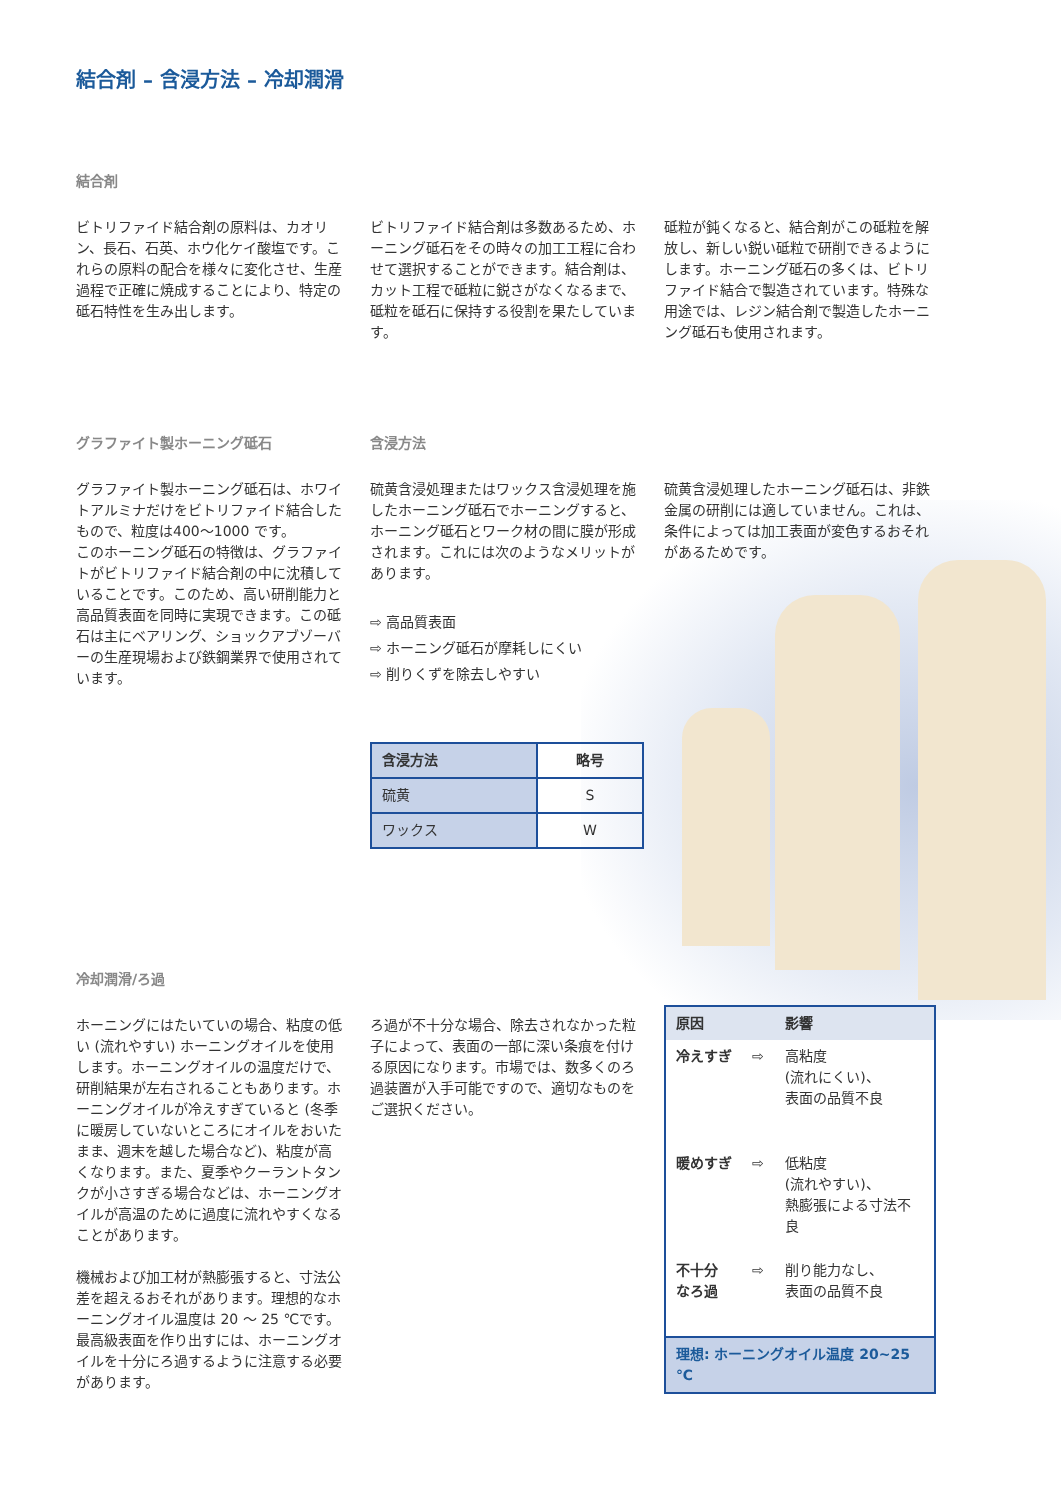結合剤 – 含浸方法 – 冷却潤滑
結合剤
ビトリファイド結合剤の原料は、カオリン、長石、石英、ホウ化ケイ酸塩です。これらの原料の配合を様々に変化させ、生産過程で正確に焼成することにより、特定の砥石特性を生み出します。
ビトリファイド結合剤は多数あるため、ホーニング砥石をその時々の加工工程に合わせて選択することができます。結合剤は、カット工程で砥粒に鋭さがなくなるまで、砥粒を砥石に保持する役割を果たしています。
砥粒が鈍くなると、結合剤がこの砥粒を解放し、新しい鋭い砥粒で研削できるようにします。ホーニング砥石の多くは、ビトリファイド結合で製造されています。特殊な用途では、レジン結合剤で製造したホーニング砥石も使用されます。
グラファイト製ホーニング砥石
グラファイト製ホーニング砥石は、ホワイトアルミナだけをビトリファイド結合したもので、粒度は400～1000 です。
このホーニング砥石の特徴は、グラファイトがビトリファイド結合剤の中に沈積していることです。このため、高い研削能力と高品質表面を同時に実現できます。この砥石は主にベアリング、ショックアブゾーバーの生産現場および鉄鋼業界で使用されています。
含浸方法
硫黄含浸処理またはワックス含浸処理を施したホーニング砥石でホーニングすると、ホーニング砥石とワーク材の間に膜が形成されます。これには次のようなメリットがあります。
⇨ 高品質表面
⇨ ホーニング砥石が摩耗しにくい
⇨ 削りくずを除去しやすい
| 含浸方法 | 略号 |
| --- | --- |
| 硫黄 | S |
| ワックス | W |
硫黄含浸処理したホーニング砥石は、非鉄金属の研削には適していません。これは、条件によっては加工表面が変色するおそれがあるためです。
冷却潤滑/ろ過
ホーニングにはたいていの場合、粘度の低い (流れやすい) ホーニングオイルを使用します。ホーニングオイルの温度だけで、研削結果が左右されることもあります。ホーニングオイルが冷えすぎていると (冬季に暖房していないところにオイルをおいたまま、週末を越した場合など)、粘度が高くなります。また、夏季やクーラントタンクが小さすぎる場合などは、ホーニングオイルが高温のために過度に流れやすくなることがあります。
機械および加工材が熱膨張すると、寸法公差を超えるおそれがあります。理想的なホーニングオイル温度は 20 ～ 25 ℃です。最高級表面を作り出すには、ホーニングオイルを十分にろ過するように注意する必要があります。
ろ過が不十分な場合、除去されなかった粒子によって、表面の一部に深い条痕を付ける原因になります。市場では、数多くのろ過装置が入手可能ですので、適切なものをご選択ください。
| 原因 | | 影響 |
| --- | --- | --- |
| 冷えすぎ | ⇨ | 高粘度 (流れにくい)、 表面の品質不良 |
| 暖めすぎ | ⇨ | 低粘度 (流れやすい)、 熱膨張による寸法不良 |
| 不十分 なろ過 | ⇨ | 削り能力なし、 表面の品質不良 |
| 理想: ホーニングオイル温度 20~25 ℃ | | |